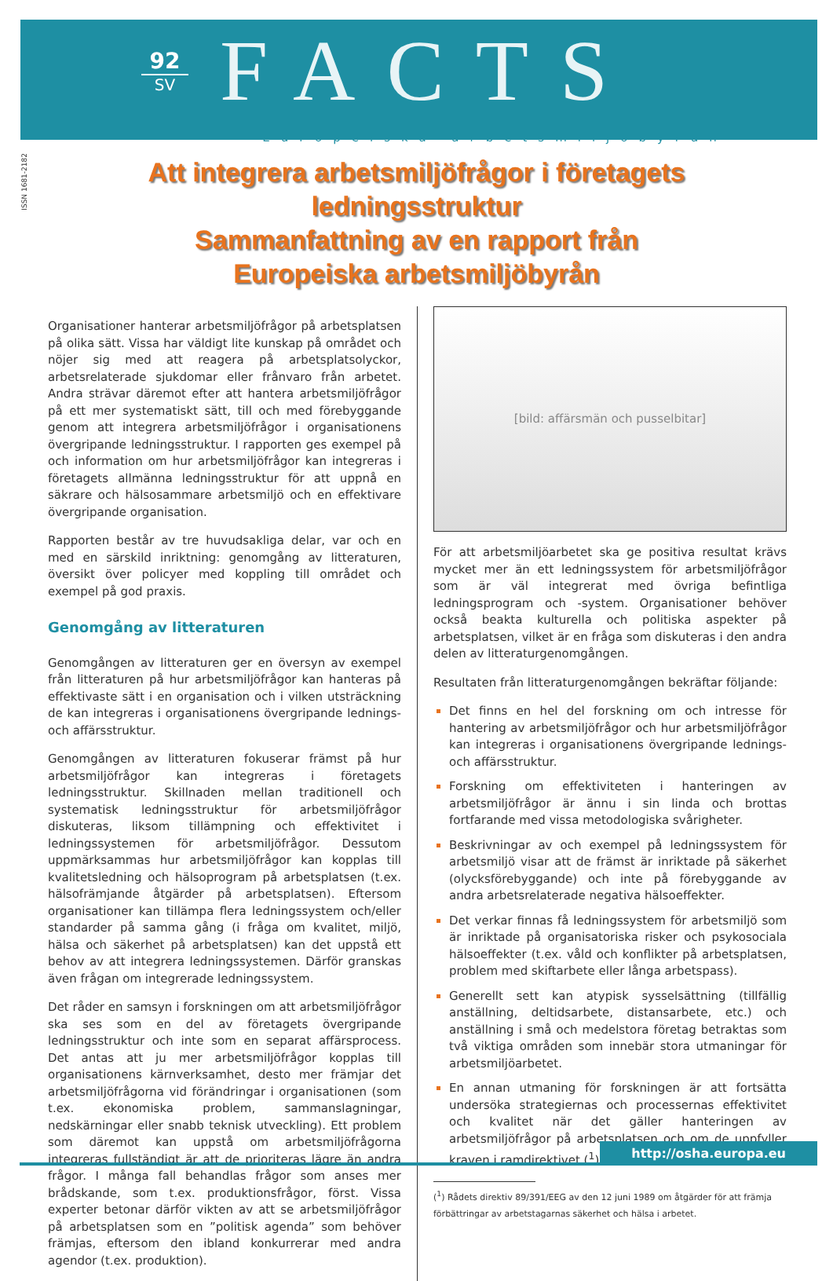92
SV
FACTS
Europeiska arbetsmiljöbyrån
ISSN 1681-2182
Att integrera arbetsmiljöfrågor i företagets ledningsstruktur
Sammanfattning av en rapport från
Europeiska arbetsmiljöbyrån
Organisationer hanterar arbetsmiljöfrågor på arbetsplatsen på olika sätt. Vissa har väldigt lite kunskap på området och nöjer sig med att reagera på arbetsplatsolyckor, arbetsrelaterade sjukdomar eller frånvaro från arbetet. Andra strävar däremot efter att hantera arbetsmiljöfrågor på ett mer systematiskt sätt, till och med förebyggande genom att integrera arbetsmiljöfrågor i organisationens övergripande ledningsstruktur. I rapporten ges exempel på och information om hur arbetsmiljöfrågor kan integreras i företagets allmänna ledningsstruktur för att uppnå en säkrare och hälsosammare arbetsmiljö och en effektivare övergripande organisation.
Rapporten består av tre huvudsakliga delar, var och en med en särskild inriktning: genomgång av litteraturen, översikt över policyer med koppling till området och exempel på god praxis.
Genomgång av litteraturen
Genomgången av litteraturen ger en översyn av exempel från litteraturen på hur arbetsmiljöfrågor kan hanteras på effektivaste sätt i en organisation och i vilken utsträckning de kan integreras i organisationens övergripande lednings- och affärsstruktur.
Genomgången av litteraturen fokuserar främst på hur arbetsmiljöfrågor kan integreras i företagets ledningsstruktur. Skillnaden mellan traditionell och systematisk ledningsstruktur för arbetsmiljöfrågor diskuteras, liksom tillämpning och effektivitet i ledningssystemen för arbetsmiljöfrågor. Dessutom uppmärksammas hur arbetsmiljöfrågor kan kopplas till kvalitetsledning och hälsoprogram på arbetsplatsen (t.ex. hälsofrämjande åtgärder på arbetsplatsen). Eftersom organisationer kan tillämpa flera ledningssystem och/eller standarder på samma gång (i fråga om kvalitet, miljö, hälsa och säkerhet på arbetsplatsen) kan det uppstå ett behov av att integrera ledningssystemen. Därför granskas även frågan om integrerade ledningssystem.
Det råder en samsyn i forskningen om att arbetsmiljöfrågor ska ses som en del av företagets övergripande ledningsstruktur och inte som en separat affärsprocess. Det antas att ju mer arbetsmiljöfrågor kopplas till organisationens kärnverksamhet, desto mer främjar det arbetsmiljöfrågorna vid förändringar i organisationen (som t.ex. ekonomiska problem, sammanslagningar, nedskärningar eller snabb teknisk utveckling). Ett problem som däremot kan uppstå om arbetsmiljöfrågorna integreras fullständigt är att de prioriteras lägre än andra frågor. I många fall behandlas frågor som anses mer brådskande, som t.ex. produktionsfrågor, först. Vissa experter betonar därför vikten av att se arbetsmiljöfrågor på arbetsplatsen som en ”politisk agenda” som behöver främjas, eftersom den ibland konkurrerar med andra agendor (t.ex. produktion).
[bild: affärsmän och pusselbitar]
För att arbetsmiljöarbetet ska ge positiva resultat krävs mycket mer än ett ledningssystem för arbetsmiljöfrågor som är väl integrerat med övriga befintliga ledningsprogram och -system. Organisationer behöver också beakta kulturella och politiska aspekter på arbetsplatsen, vilket är en fråga som diskuteras i den andra delen av litteraturgenomgången.
Resultaten från litteraturgenomgången bekräftar följande:
Det finns en hel del forskning om och intresse för hantering av arbetsmiljöfrågor och hur arbetsmiljöfrågor kan integreras i organisationens övergripande lednings- och affärsstruktur.
Forskning om effektiviteten i hanteringen av arbetsmiljöfrågor är ännu i sin linda och brottas fortfarande med vissa metodologiska svårigheter.
Beskrivningar av och exempel på ledningssystem för arbetsmiljö visar att de främst är inriktade på säkerhet (olycksförebyggande) och inte på förebyggande av andra arbetsrelaterade negativa hälsoeffekter.
Det verkar finnas få ledningssystem för arbetsmiljö som är inriktade på organisatoriska risker och psykosociala hälsoeffekter (t.ex. våld och konflikter på arbetsplatsen, problem med skiftarbete eller långa arbetspass).
Generellt sett kan atypisk sysselsättning (tillfällig anställning, deltidsarbete, distansarbete, etc.) och anställning i små och medelstora företag betraktas som två viktiga områden som innebär stora utmaningar för arbetsmiljöarbetet.
En annan utmaning för forskningen är att fortsätta undersöka strategiernas och processernas effektivitet och kvalitet när det gäller hanteringen av arbetsmiljöfrågor på arbetsplatsen och om de uppfyller kraven i ramdirektivet (<sup>1</sup>).
(<sup>1</sup>) Rådets direktiv 89/391/EEG av den 12 juni 1989 om åtgärder för att främja
förbättringar av arbetstagarnas säkerhet och hälsa i arbetet.
http://osha.europa.eu